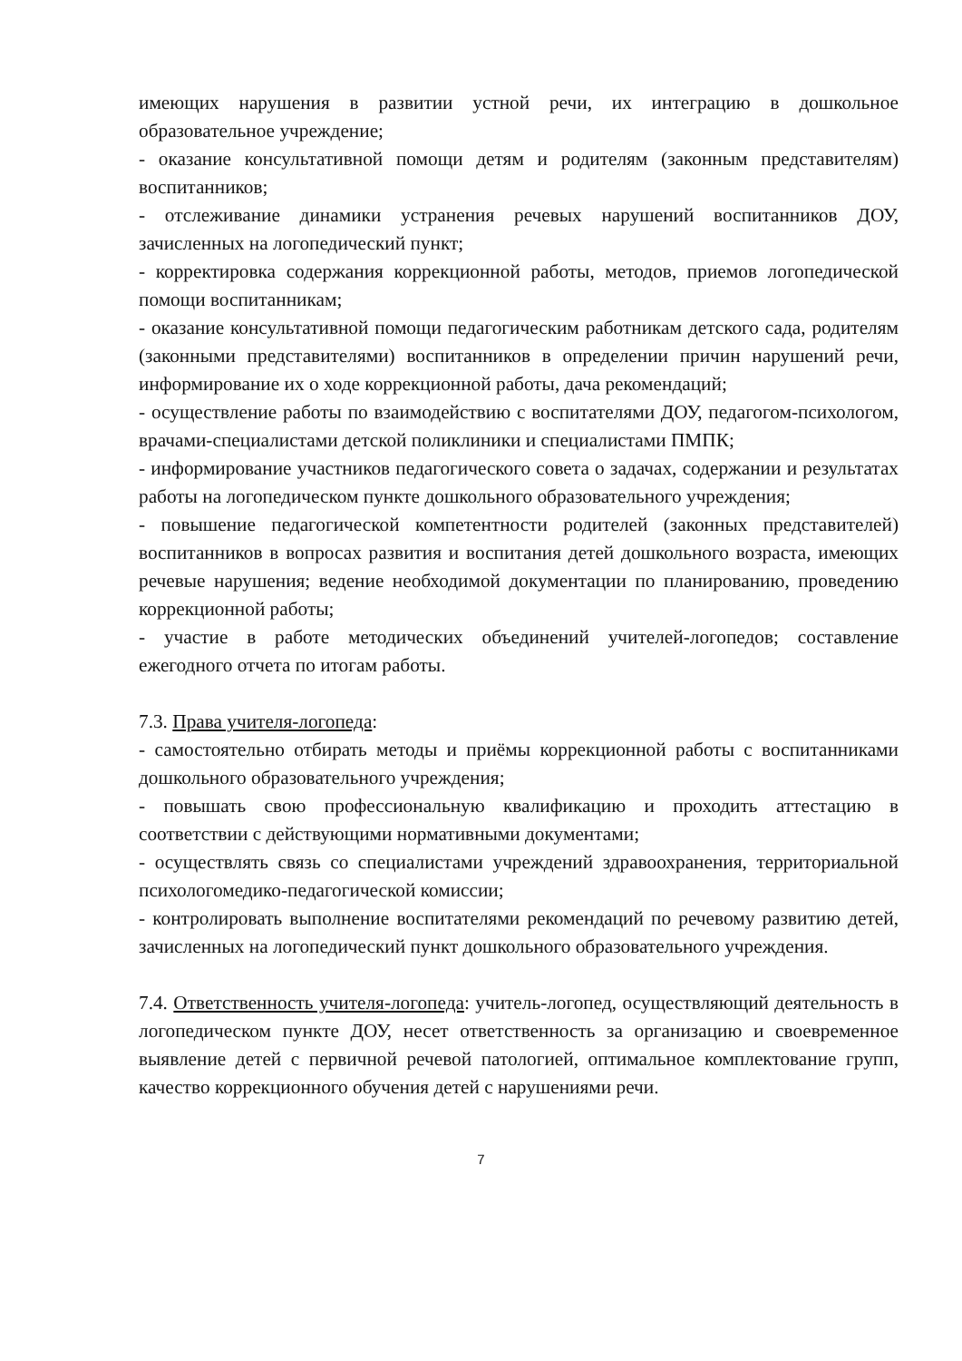имеющих нарушения в развитии устной речи, их интеграцию в дошкольное образовательное учреждение;
- оказание консультативной помощи детям и родителям (законным представителям) воспитанников;
- отслеживание динамики устранения речевых нарушений воспитанников ДОУ, зачисленных на логопедический пункт;
- корректировка содержания коррекционной работы, методов, приемов логопедической помощи воспитанникам;
- оказание консультативной помощи педагогическим работникам детского сада, родителям (законными представителями) воспитанников в определении причин нарушений речи, информирование их о ходе коррекционной работы, дача рекомендаций;
- осуществление работы по взаимодействию с воспитателями ДОУ, педагогом-психологом, врачами-специалистами детской поликлиники и специалистами ПМПК;
- информирование участников педагогического совета о задачах, содержании и результатах работы на логопедическом пункте дошкольного образовательного учреждения;
- повышение педагогической компетентности родителей (законных представителей) воспитанников в вопросах развития и воспитания детей дошкольного возраста, имеющих речевые нарушения; ведение необходимой документации по планированию, проведению коррекционной работы;
- участие в работе методических объединений учителей-логопедов; составление ежегодного отчета по итогам работы.
7.3. Права учителя-логопеда:
- самостоятельно отбирать методы и приёмы коррекционной работы с воспитанниками дошкольного образовательного учреждения;
- повышать свою профессиональную квалификацию и проходить аттестацию в соответствии с действующими нормативными документами;
- осуществлять связь со специалистами учреждений здравоохранения, территориальной психологомедико-педагогической комиссии;
- контролировать выполнение воспитателями рекомендаций по речевому развитию детей, зачисленных на логопедический пункт дошкольного образовательного учреждения.
7.4. Ответственность учителя-логопеда: учитель-логопед, осуществляющий деятельность в логопедическом пункте ДОУ, несет ответственность за организацию и своевременное выявление детей с первичной речевой патологией, оптимальное комплектование групп, качество коррекционного обучения детей с нарушениями речи.
7